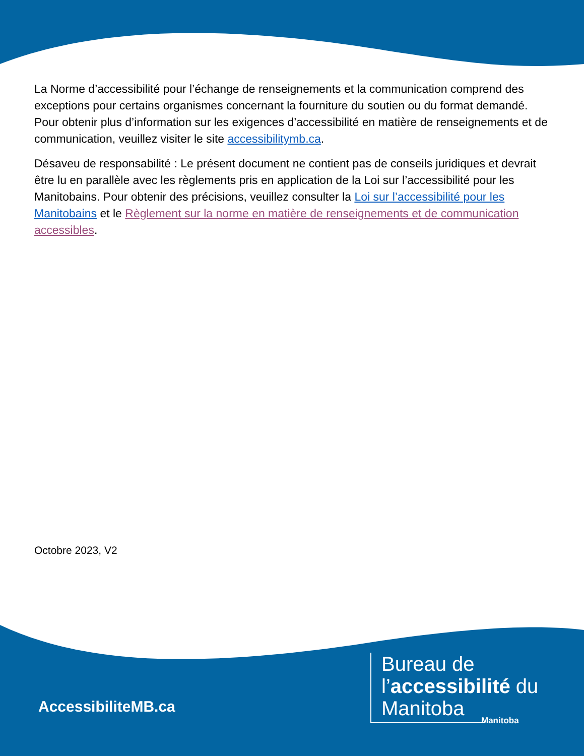La Norme d’accessibilité pour l’échange de renseignements et la communication comprend des exceptions pour certains organismes concernant la fourniture du soutien ou du format demandé. Pour obtenir plus d’information sur les exigences d’accessibilité en matière de renseignements et de communication, veuillez visiter le site accessibilitymb.ca.
Désaveu de responsabilité : Le présent document ne contient pas de conseils juridiques et devrait être lu en parallèle avec les règlements pris en application de la Loi sur l’accessibilité pour les Manitobains. Pour obtenir des précisions, veuillez consulter la Loi sur l’accessibilité pour les Manitobains et le Règlement sur la norme en matière de renseignements et de communication accessibles.
Octobre 2023, V2
AccessibiliteMB.ca
Bureau de
l’accessibilité du
Manitoba
Manitoba